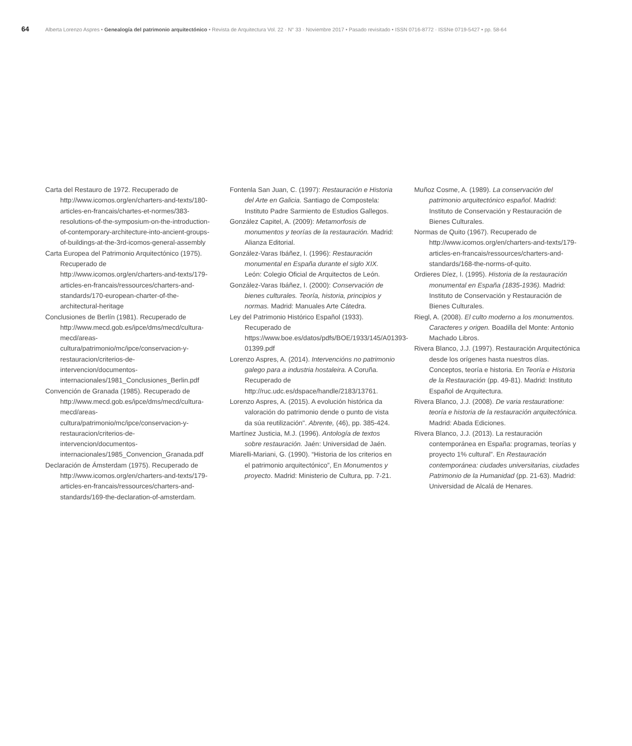64 Alberta Lorenzo Aspres • Genealogía del patrimonio arquitectónico • Revista de Arquitectura Vol. 22 · N° 33 · Noviembre 2017 • Pasado revisitado • ISSN 0716-8772 · ISSNe 0719-5427 • pp. 58-64
Carta del Restauro de 1972. Recuperado de http://www.icomos.org/en/charters-and-texts/180-articles-en-francais/chartes-et-normes/383-resolutions-of-the-symposium-on-the-introduction-of-contemporary-architecture-into-ancient-groups-of-buildings-at-the-3rd-icomos-general-assembly
Carta Europea del Patrimonio Arquitectónico (1975). Recuperado de http://www.icomos.org/en/charters-and-texts/179-articles-en-francais/ressources/charters-and-standards/170-european-charter-of-the-architectural-heritage
Conclusiones de Berlín (1981). Recuperado de http://www.mecd.gob.es/ipce/dms/mecd/cultura-mecd/areas-cultura/patrimonio/mc/ipce/conservacion-y-restauracion/criterios-de-intervencion/documentos-internacionales/1981_Conclusiones_Berlin.pdf
Convención de Granada (1985). Recuperado de http://www.mecd.gob.es/ipce/dms/mecd/cultura-mecd/areas-cultura/patrimonio/mc/ipce/conservacion-y-restauracion/criterios-de-intervencion/documentos-internacionales/1985_Convencion_Granada.pdf
Declaración de Ámsterdam (1975). Recuperado de http://www.icomos.org/en/charters-and-texts/179-articles-en-francais/ressources/charters-and-standards/169-the-declaration-of-amsterdam.
Fontenla San Juan, C. (1997): Restauración e Historia del Arte en Galicia. Santiago de Compostela: Instituto Padre Sarmiento de Estudios Gallegos.
González Capitel, A. (2009): Metamorfosis de monumentos y teorías de la restauración. Madrid: Alianza Editorial.
González-Varas Ibáñez, I. (1996): Restauración monumental en España durante el siglo XIX. León: Colegio Oficial de Arquitectos de León.
González-Varas Ibáñez, I. (2000): Conservación de bienes culturales. Teoría, historia, principios y normas. Madrid: Manuales Arte Cátedra.
Ley del Patrimonio Histórico Español (1933). Recuperado de https://www.boe.es/datos/pdfs/BOE/1933/145/A01393-01399.pdf
Lorenzo Aspres, A. (2014). Intervencións no patrimonio galego para a industria hostaleira. A Coruña. Recuperado de http://ruc.udc.es/dspace/handle/2183/13761.
Lorenzo Aspres, A. (2015). A evolución histórica da valoración do patrimonio dende o punto de vista da súa reutilización". Abrente, (46), pp. 385-424.
Martínez Justicia, M.J. (1996). Antología de textos sobre restauración. Jaén: Universidad de Jaén.
Miarelli-Mariani, G. (1990). “Historia de los criterios en el patrimonio arquitectónico”, En Monumentos y proyecto. Madrid: Ministerio de Cultura, pp. 7-21.
Muñoz Cosme, A. (1989). La conservación del patrimonio arquitectónico español. Madrid: Instituto de Conservación y Restauración de Bienes Culturales.
Normas de Quito (1967). Recuperado de http://www.icomos.org/en/charters-and-texts/179-articles-en-francais/ressources/charters-and-standards/168-the-norms-of-quito.
Ordieres Díez, I. (1995). Historia de la restauración monumental en España (1835-1936). Madrid: Instituto de Conservación y Restauración de Bienes Culturales.
Riegl, A. (2008). El culto moderno a los monumentos. Caracteres y origen. Boadilla del Monte: Antonio Machado Libros.
Rivera Blanco, J.J. (1997). Restauración Arquitectónica desde los orígenes hasta nuestros días. Conceptos, teoría e historia. En Teoría e Historia de la Restauración (pp. 49-81). Madrid: Instituto Español de Arquitectura.
Rivera Blanco, J.J. (2008). De varia restauratione: teoría e historia de la restauración arquitectónica. Madrid: Abada Ediciones.
Rivera Blanco, J.J. (2013). La restauración contemporánea en España: programas, teorías y proyecto 1% cultural”. En Restauración contemporánea: ciudades universitarias, ciudades Patrimonio de la Humanidad (pp. 21-63). Madrid: Universidad de Alcalá de Henares.